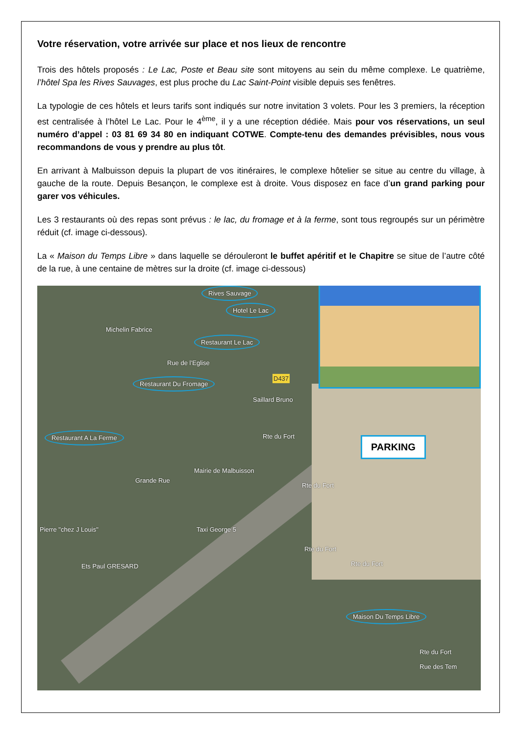Votre réservation, votre arrivée sur place et nos lieux de rencontre
Trois des hôtels proposés : Le Lac, Poste et Beau site sont mitoyens au sein du même complexe. Le quatrième, l’hôtel Spa les Rives Sauvages, est plus proche du Lac Saint-Point visible depuis ses fenêtres.
La typologie de ces hôtels et leurs tarifs sont indiqués sur notre invitation 3 volets. Pour les 3 premiers, la réception est centralisée à l’hôtel Le Lac. Pour le 4<sup>ème</sup>, il y a une réception dédiée. Mais pour vos réservations, un seul numéro d’appel : 03 81 69 34 80 en indiquant COTWE. Compte-tenu des demandes prévisibles, nous vous recommandons de vous y prendre au plus tôt.
En arrivant à Malbuisson depuis la plupart de vos itinéraires, le complexe hôtelier se situe au centre du village, à gauche de la route. Depuis Besançon, le complexe est à droite. Vous disposez en face d’un grand parking pour garer vos véhicules.
Les 3 restaurants où des repas sont prévus : le lac, du fromage et à la ferme, sont tous regroupés sur un périmètre réduit (cf. image ci-dessous).
La « Maison du Temps Libre » dans laquelle se dérouleront le buffet apéritif et le Chapitre se situe de l’autre côté de la rue, à une centaine de mètres sur la droite (cf. image ci-dessous)
Rives Sauvage
Hotel Le Lac
Michelin Fabrice
Restaurant Le Lac
Rue de l’Eglise
Restaurant Du Fromage D437
Saillard Bruno
Rte du Fort Restaurant A La Ferme
Grande Rue
Mairie de Malbuisson
Rte du Fort
Pierre "chez J Louis" Taxi George 5
Rte du Fort
Rte du Fort Ets Paul GRESARD
Maison Du Temps Libre
Rte du Fort
Rue des Tem
PARKING